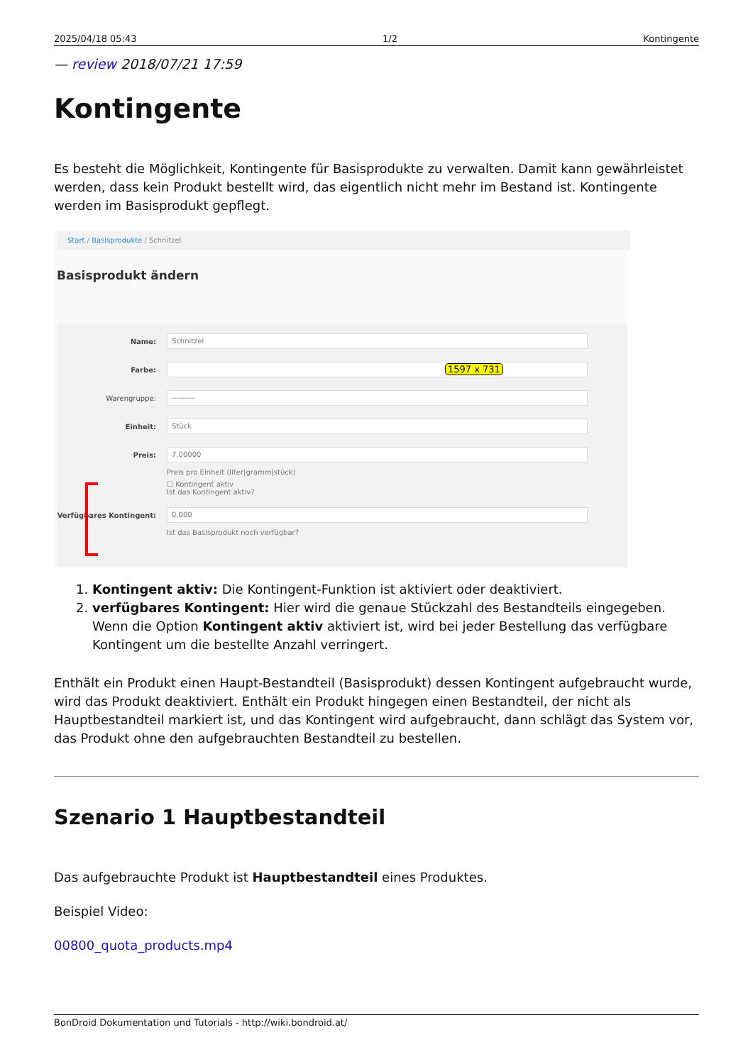2025/04/18 05:43 1/2 Kontingente
— review 2018/07/21 17:59
Kontingente
Es besteht die Möglichkeit, Kontingente für Basisprodukte zu verwalten. Damit kann gewährleistet werden, dass kein Produkt bestellt wird, das eigentlich nicht mehr im Bestand ist. Kontingente werden im Basisprodukt gepflegt.
Start / Basisprodukte / Schnitzel
Basisprodukt ändern
Name:
Schnitzel
Farbe:
1597 x 731
Warengruppe:
---------
Einheit:
Stück
Preis:
7,00000
Preis pro Einheit (liter|gramm|stück)
☐ Kontingent aktiv
Ist das Kontingent aktiv?
Verfügbares Kontingent:
0,000
Ist das Basisprodukt noch verfügbar?
1. Kontingent aktiv: Die Kontingent-Funktion ist aktiviert oder deaktiviert.
2. verfügbares Kontingent: Hier wird die genaue Stückzahl des Bestandteils eingegeben. Wenn die Option Kontingent aktiv aktiviert ist, wird bei jeder Bestellung das verfügbare Kontingent um die bestellte Anzahl verringert.
Enthält ein Produkt einen Haupt-Bestandteil (Basisprodukt) dessen Kontingent aufgebraucht wurde, wird das Produkt deaktiviert. Enthält ein Produkt hingegen einen Bestandteil, der nicht als Hauptbestandteil markiert ist, und das Kontingent wird aufgebraucht, dann schlägt das System vor, das Produkt ohne den aufgebrauchten Bestandteil zu bestellen.
Szenario 1 Hauptbestandteil
Das aufgebrauchte Produkt ist Hauptbestandteil eines Produktes.
Beispiel Video:
00800_quota_products.mp4
BonDroid Dokumentation und Tutorials - http://wiki.bondroid.at/